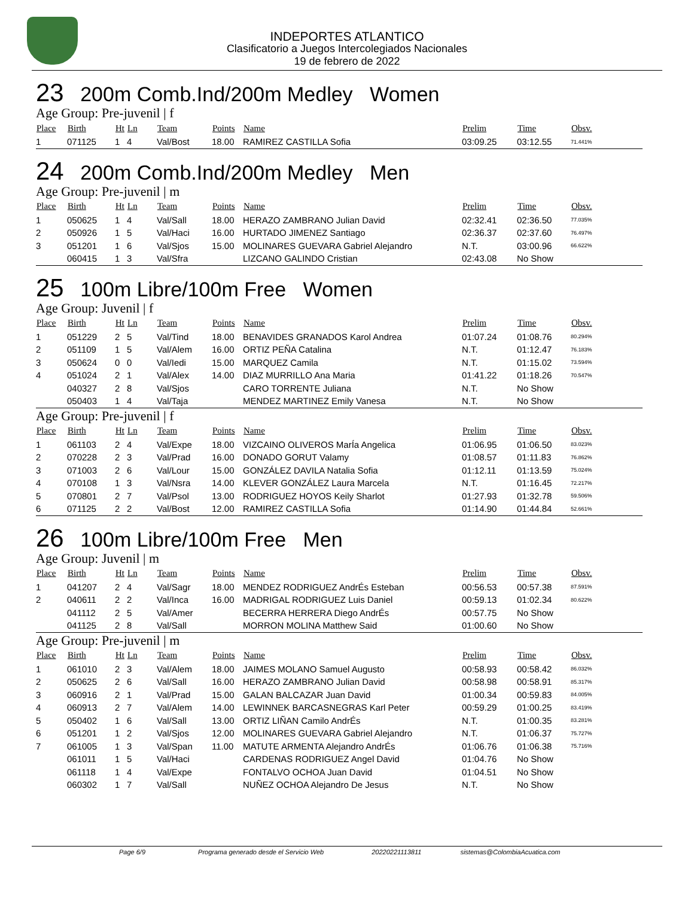INDEPORTES ATLANTICO
Clasificatorio a Juegos Intercolegiados Nacionales
19 de febrero de 2022
23 200m Comb.Ind/200m Medley Women
Age Group: Pre-juvenil | f
| Place | Birth | Ht | Ln | Team | Points | Name | Prelim | Time | Obsv. |
| --- | --- | --- | --- | --- | --- | --- | --- | --- | --- |
| 1 | 071125 | 1 | 4 | Val/Bost | 18.00 | RAMIREZ CASTILLA Sofia | 03:09.25 | 03:12.55 | 71.441% |
24 200m Comb.Ind/200m Medley Men
Age Group: Pre-juvenil | m
| Place | Birth | Ht | Ln | Team | Points | Name | Prelim | Time | Obsv. |
| --- | --- | --- | --- | --- | --- | --- | --- | --- | --- |
| 1 | 050625 | 1 | 4 | Val/Sall | 18.00 | HERAZO ZAMBRANO Julian David | 02:32.41 | 02:36.50 | 77.035% |
| 2 | 050926 | 1 | 5 | Val/Haci | 16.00 | HURTADO JIMENEZ Santiago | 02:36.37 | 02:37.60 | 76.497% |
| 3 | 051201 | 1 | 6 | Val/Sjos | 15.00 | MOLINARES GUEVARA Gabriel Alejandro | N.T. | 03:00.96 | 66.622% |
| | 060415 | 1 | 3 | Val/Sfra | | LIZCANO GALINDO Cristian | 02:43.08 | No Show | |
25 100m Libre/100m Free Women
Age Group: Juvenil | f
| Place | Birth | Ht | Ln | Team | Points | Name | Prelim | Time | Obsv. |
| --- | --- | --- | --- | --- | --- | --- | --- | --- | --- |
| 1 | 051229 | 2 | 5 | Val/Tind | 18.00 | BENAVIDES GRANADOS Karol Andrea | 01:07.24 | 01:08.76 | 80.294% |
| 2 | 051109 | 1 | 5 | Val/Alem | 16.00 | ORTIZ PEÑA Catalina | N.T. | 01:12.47 | 76.183% |
| 3 | 050624 | 0 | 0 | Val/Iedi | 15.00 | MARQUEZ Camila | N.T. | 01:15.02 | 73.594% |
| 4 | 051024 | 2 | 1 | Val/Alex | 14.00 | DIAZ MURRILLO Ana Maria | 01:41.22 | 01:18.26 | 70.547% |
| | 040327 | 2 | 8 | Val/Sjos | | CARO TORRENTE Juliana | N.T. | No Show | |
| | 050403 | 1 | 4 | Val/Taja | | MENDEZ MARTINEZ Emily Vanesa | N.T. | No Show | |
Age Group: Pre-juvenil | f
| Place | Birth | Ht | Ln | Team | Points | Name | Prelim | Time | Obsv. |
| --- | --- | --- | --- | --- | --- | --- | --- | --- | --- |
| 1 | 061103 | 2 | 4 | Val/Expe | 18.00 | VIZCAINO OLIVEROS MarÍa Angelica | 01:06.95 | 01:06.50 | 83.023% |
| 2 | 070228 | 2 | 3 | Val/Prad | 16.00 | DONADO GORUT Valamy | 01:08.57 | 01:11.83 | 76.862% |
| 3 | 071003 | 2 | 6 | Val/Lour | 15.00 | GONZÁLEZ DAVILA Natalia Sofia | 01:12.11 | 01:13.59 | 75.024% |
| 4 | 070108 | 1 | 3 | Val/Nsra | 14.00 | KLEVER GONZÁLEZ Laura Marcela | N.T. | 01:16.45 | 72.217% |
| 5 | 070801 | 2 | 7 | Val/Psol | 13.00 | RODRIGUEZ HOYOS Keily Sharlot | 01:27.93 | 01:32.78 | 59.506% |
| 6 | 071125 | 2 | 2 | Val/Bost | 12.00 | RAMIREZ CASTILLA Sofia | 01:14.90 | 01:44.84 | 52.661% |
26 100m Libre/100m Free Men
Age Group: Juvenil | m
| Place | Birth | Ht | Ln | Team | Points | Name | Prelim | Time | Obsv. |
| --- | --- | --- | --- | --- | --- | --- | --- | --- | --- |
| 1 | 041207 | 2 | 4 | Val/Sagr | 18.00 | MENDEZ RODRIGUEZ AndrÉs Esteban | 00:56.53 | 00:57.38 | 87.591% |
| 2 | 040611 | 2 | 2 | Val/Inca | 16.00 | MADRIGAL RODRIGUEZ Luis Daniel | 00:59.13 | 01:02.34 | 80.622% |
| | 041112 | 2 | 5 | Val/Amer | | BECERRA HERRERA Diego AndrÉs | 00:57.75 | No Show | |
| | 041125 | 2 | 8 | Val/Sall | | MORRON MOLINA Matthew Said | 01:00.60 | No Show | |
Age Group: Pre-juvenil | m
| Place | Birth | Ht | Ln | Team | Points | Name | Prelim | Time | Obsv. |
| --- | --- | --- | --- | --- | --- | --- | --- | --- | --- |
| 1 | 061010 | 2 | 3 | Val/Alem | 18.00 | JAIMES MOLANO Samuel Augusto | 00:58.93 | 00:58.42 | 86.032% |
| 2 | 050625 | 2 | 6 | Val/Sall | 16.00 | HERAZO ZAMBRANO Julian David | 00:58.98 | 00:58.91 | 85.317% |
| 3 | 060916 | 2 | 1 | Val/Prad | 15.00 | GALAN BALCAZAR Juan David | 01:00.34 | 00:59.83 | 84.005% |
| 4 | 060913 | 2 | 7 | Val/Alem | 14.00 | LEWINNEK BARCASNEGRAS Karl Peter | 00:59.29 | 01:00.25 | 83.419% |
| 5 | 050402 | 1 | 6 | Val/Sall | 13.00 | ORTIZ LIÑAN Camilo AndrÉs | N.T. | 01:00.35 | 83.281% |
| 6 | 051201 | 1 | 2 | Val/Sjos | 12.00 | MOLINARES GUEVARA Gabriel Alejandro | N.T. | 01:06.37 | 75.727% |
| 7 | 061005 | 1 | 3 | Val/Span | 11.00 | MATUTE ARMENTA Alejandro AndrÉs | 01:06.76 | 01:06.38 | 75.716% |
| | 061011 | 1 | 5 | Val/Haci | | CARDENAS RODRIGUEZ Angel David | 01:04.76 | No Show | |
| | 061118 | 1 | 4 | Val/Expe | | FONTALVO OCHOA Juan David | 01:04.51 | No Show | |
| | 060302 | 1 | 7 | Val/Sall | | NUÑEZ OCHOA Alejandro De Jesus | N.T. | No Show | |
Page 6/9 Programa generado desde el Servicio Web 20220221113811 sistemas@ColombiaAcuatica.com